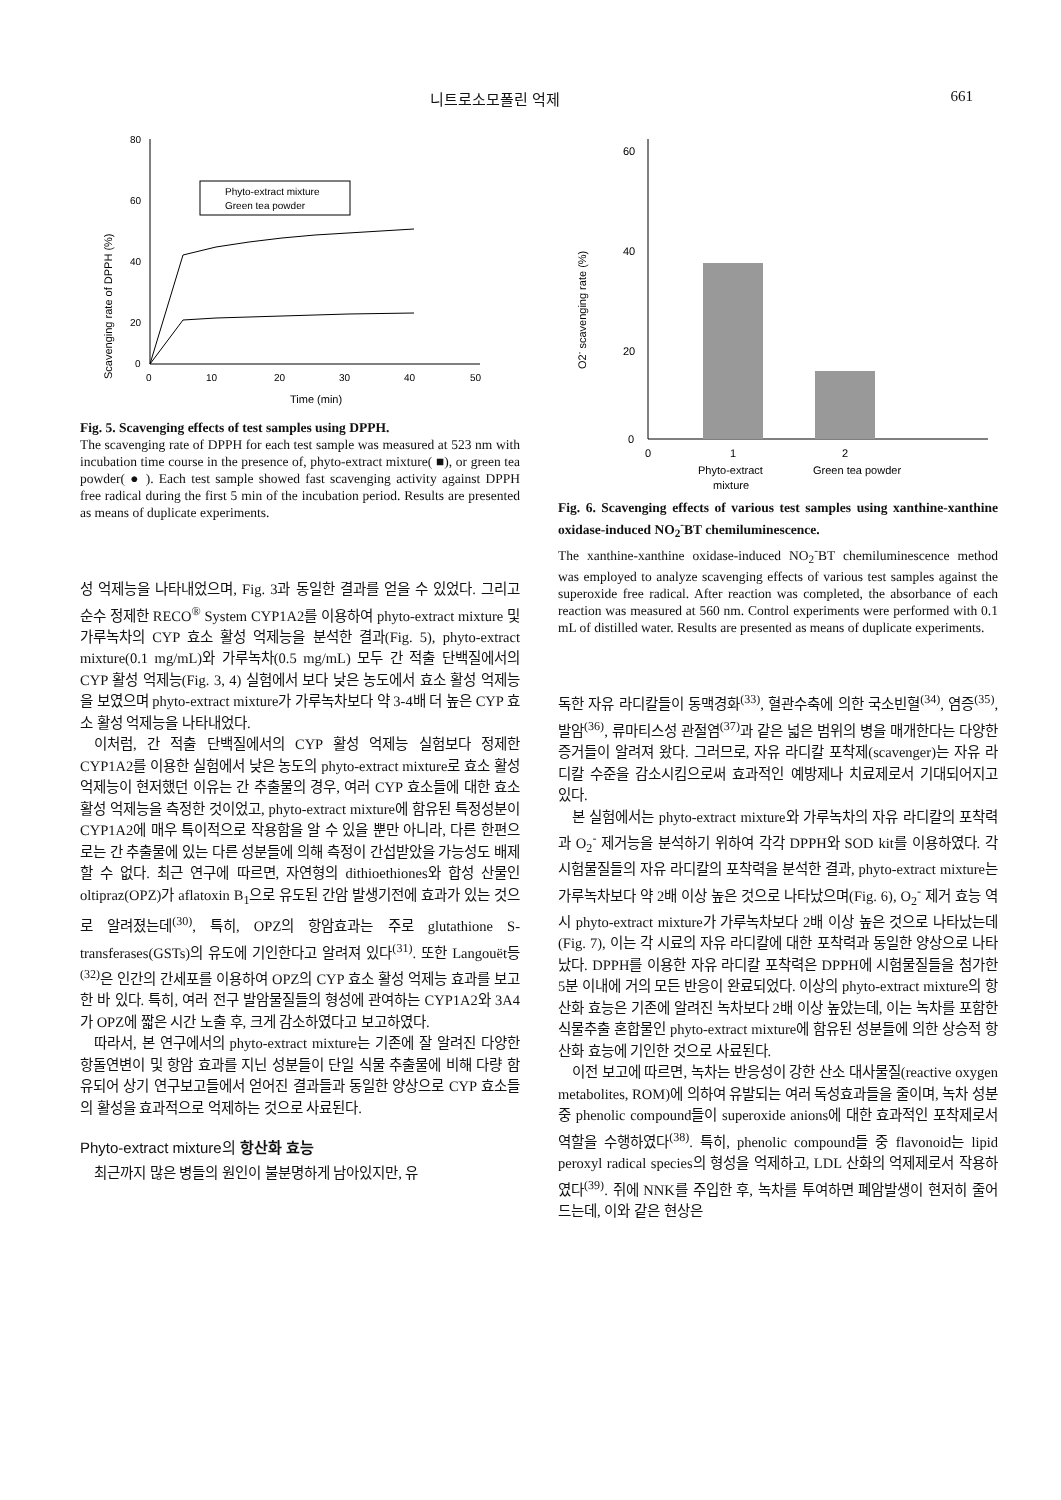니트로소모폴린 억제 661
Scavenging rate of DPPH (%)
80
60
40
20
0
0
10
20
30
40
50
Time (min)
Phyto-extract mixture
Green tea powder
Fig. 5. Scavenging effects of test samples using DPPH.
The scavenging rate of DPPH for each test sample was measured at 523 nm with incubation time course in the presence of, phyto-extract mixture( ■), or green tea powder( ● ). Each test sample showed fast scavenging activity against DPPH free radical during the first 5 min of the incubation period. Results are presented as means of duplicate experiments.
성 억제능을 나타내었으며, Fig. 3과 동일한 결과를 얻을 수 있었다. 그리고 순수 정제한 RECO<sup>®</sup> System CYP1A2를 이용하여 phyto-extract mixture 및 가루녹차의 CYP 효소 활성 억제능을 분석한 결과(Fig. 5), phyto-extract mixture(0.1 mg/mL)와 가루녹차(0.5 mg/mL) 모두 간 적출 단백질에서의 CYP 활성 억제능(Fig. 3, 4) 실험에서 보다 낮은 농도에서 효소 활성 억제능을 보였으며 phyto-extract mixture가 가루녹차보다 약 3-4배 더 높은 CYP 효소 활성 억제능을 나타내었다.
이처럼, 간 적출 단백질에서의 CYP 활성 억제능 실험보다 정제한 CYP1A2를 이용한 실험에서 낮은 농도의 phyto-extract mixture로 효소 활성 억제능이 현저했던 이유는 간 추출물의 경우, 여러 CYP 효소들에 대한 효소 활성 억제능을 측정한 것이었고, phyto-extract mixture에 함유된 특정성분이 CYP1A2에 매우 특이적으로 작용함을 알 수 있을 뿐만 아니라, 다른 한편으로는 간 추출물에 있는 다른 성분들에 의해 측정이 간섭받았을 가능성도 배제할 수 없다. 최근 연구에 따르면, 자연형의 dithioethiones와 합성 산물인 oltipraz(OPZ)가 aflatoxin B<sub>1</sub>으로 유도된 간암 발생기전에 효과가 있는 것으로 알려졌는데<sup>(30)</sup>, 특히, OPZ의 항암효과는 주로 glutathione S-transferases(GSTs)의 유도에 기인한다고 알려져 있다<sup>(31)</sup>. 또한 Langouët등<sup>(32)</sup>은 인간의 간세포를 이용하여 OPZ의 CYP 효소 활성 억제능 효과를 보고한 바 있다. 특히, 여러 전구 발암물질들의 형성에 관여하는 CYP1A2와 3A4가 OPZ에 짧은 시간 노출 후, 크게 감소하였다고 보고하였다.
따라서, 본 연구에서의 phyto-extract mixture는 기존에 잘 알려진 다양한 항돌연변이 및 항암 효과를 지닌 성분들이 단일 식물 추출물에 비해 다량 함유되어 상기 연구보고들에서 얻어진 결과들과 동일한 양상으로 CYP 효소들의 활성을 효과적으로 억제하는 것으로 사료된다.
Phyto-extract mixture의 항산화 효능
최근까지 많은 병들의 원인이 불분명하게 남아있지만, 유
O2- scavenging rate (%)
60
40
20
0
0
1
2
Phyto-extract
Green tea powder
mixture
Fig. 6. Scavenging effects of various test samples using xanthine-xanthine oxidase-induced NO<sub>2</sub><sup>-</sup>BT chemiluminescence.
The xanthine-xanthine oxidase-induced NO<sub>2</sub><sup>-</sup>BT chemiluminescence method was employed to analyze scavenging effects of various test samples against the superoxide free radical. After reaction was completed, the absorbance of each reaction was measured at 560 nm. Control experiments were performed with 0.1 mL of distilled water. Results are presented as means of duplicate experiments.
독한 자유 라디칼들이 동맥경화<sup>(33)</sup>, 혈관수축에 의한 국소빈혈<sup>(34)</sup>, 염증<sup>(35)</sup>, 발암<sup>(36)</sup>, 류마티스성 관절염<sup>(37)</sup>과 같은 넓은 범위의 병을 매개한다는 다양한 증거들이 알려져 왔다. 그러므로, 자유 라디칼 포착제(scavenger)는 자유 라디칼 수준을 감소시킴으로써 효과적인 예방제나 치료제로서 기대되어지고 있다.
본 실험에서는 phyto-extract mixture와 가루녹차의 자유 라디칼의 포착력과 O<sub>2</sub><sup>-</sup> 제거능을 분석하기 위하여 각각 DPPH와 SOD kit를 이용하였다. 각 시험물질들의 자유 라디칼의 포착력을 분석한 결과, phyto-extract mixture는 가루녹차보다 약 2배 이상 높은 것으로 나타났으며(Fig. 6), O<sub>2</sub><sup>-</sup> 제거 효능 역시 phyto-extract mixture가 가루녹차보다 2배 이상 높은 것으로 나타났는데(Fig. 7), 이는 각 시료의 자유 라디칼에 대한 포착력과 동일한 양상으로 나타났다. DPPH를 이용한 자유 라디칼 포착력은 DPPH에 시험물질들을 첨가한 5분 이내에 거의 모든 반응이 완료되었다. 이상의 phyto-extract mixture의 항산화 효능은 기존에 알려진 녹차보다 2배 이상 높았는데, 이는 녹차를 포함한 식물추출 혼합물인 phyto-extract mixture에 함유된 성분들에 의한 상승적 항산화 효능에 기인한 것으로 사료된다.
이전 보고에 따르면, 녹차는 반응성이 강한 산소 대사물질(reactive oxygen metabolites, ROM)에 의하여 유발되는 여러 독성효과들을 줄이며, 녹차 성분중 phenolic compound들이 superoxide anions에 대한 효과적인 포착제로서 역할을 수행하였다<sup>(38)</sup>. 특히, phenolic compound들 중 flavonoid는 lipid peroxyl radical species의 형성을 억제하고, LDL 산화의 억제제로서 작용하였다<sup>(39)</sup>. 쥐에 NNK를 주입한 후, 녹차를 투여하면 폐암발생이 현저히 줄어드는데, 이와 같은 현상은